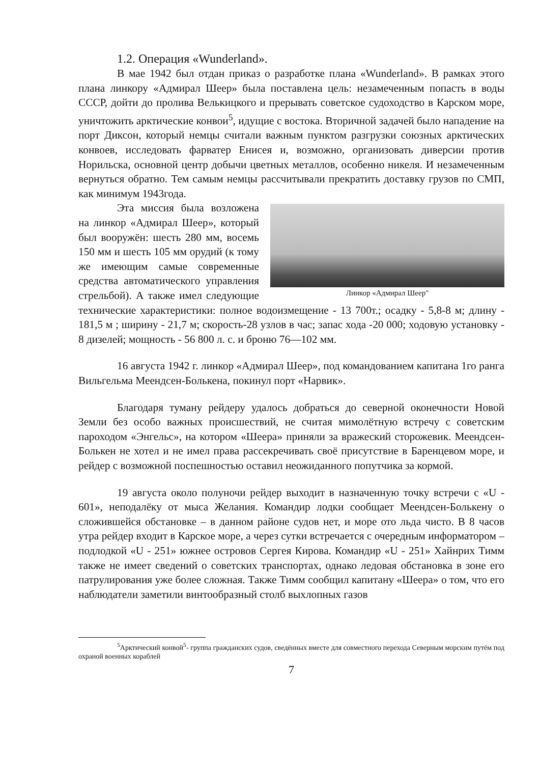1.2. Операция «Wunderland».
В мае 1942 был отдан приказ о разработке плана «Wunderland». В рамках этого плана линкору «Адмирал Шеер» была поставлена цель: незамеченным попасть в воды СССР, дойти до пролива Велькицкого и прерывать советское судоходство в Карском море, уничтожить арктические конвои<sup>5</sup>, идущие с востока. Вторичной задачей было нападение на порт Диксон, который немцы считали важным пунктом разгрузки союзных арктических конвоев, исследовать фарватер Енисея и, возможно, организовать диверсии против Норильска, основной центр добычи цветных металлов, особенно никеля. И незамеченным вернуться обратно. Тем самым немцы рассчитывали прекратить доставку грузов по СМП, как минимум 1943года.
Линкор «Адмирал Шеер"
Эта миссия была возложена на линкор «Адмирал Шеер», который был вооружён: шесть 280 мм, восемь 150 мм и шесть 105 мм орудий (к тому же имеющим самые современные средства автоматического управления стрельбой). А также имел следующие технические характеристики: полное водоизмещение - 13 700т.; осадку - 5,8-8 м; длину - 181,5 м ; ширину - 21,7 м; скорость-28 узлов в час; запас хода -20 000; ходовую установку - 8 дизелей; мощность - 56 800 л. с. и броню 76—102 мм.
16 августа 1942 г. линкор «Адмирал Шеер», под командованием капитана 1го ранга Вильгельма Меендсен-Болькена, покинул порт «Нарвик».
Благодаря туману рейдеру удалось добраться до северной оконечности Новой Земли без особо важных происшествий, не считая мимолётную встречу с советским пароходом «Энгельс», на котором «Шеера» приняли за вражеский сторожевик. Меендсен-Болькен не хотел и не имел права рассекречивать своё присутствие в Баренцевом море, и рейдер с возможной поспешностью оставил неожиданного попутчика за кормой.
19 августа около полуночи рейдер выходит в назначенную точку встречи с «U - 601», неподалёку от мыса Желания. Командир лодки сообщает Меендсен-Болькену о сложившейся обстановке – в данном районе судов нет, и море ото льда чисто. В 8 часов утра рейдер входит в Карское море, а через сутки встречается с очередным информатором – подлодкой «U - 251» южнее островов Сергея Кирова. Командир «U - 251» Хайнрих Тимм также не имеет сведений о советских транспортах, однако ледовая обстановка в зоне его патрулирования уже более сложная. Также Тимм сообщил капитану «Шеера» о том, что его наблюдатели заметили винтообразный столб выхлопных газов
<sup>5</sup> Арктический конвой<sup>5</sup>- группа гражданских судов, сведённых вместе для совместного перехода Северным морским путём под охраной военных кораблей
7